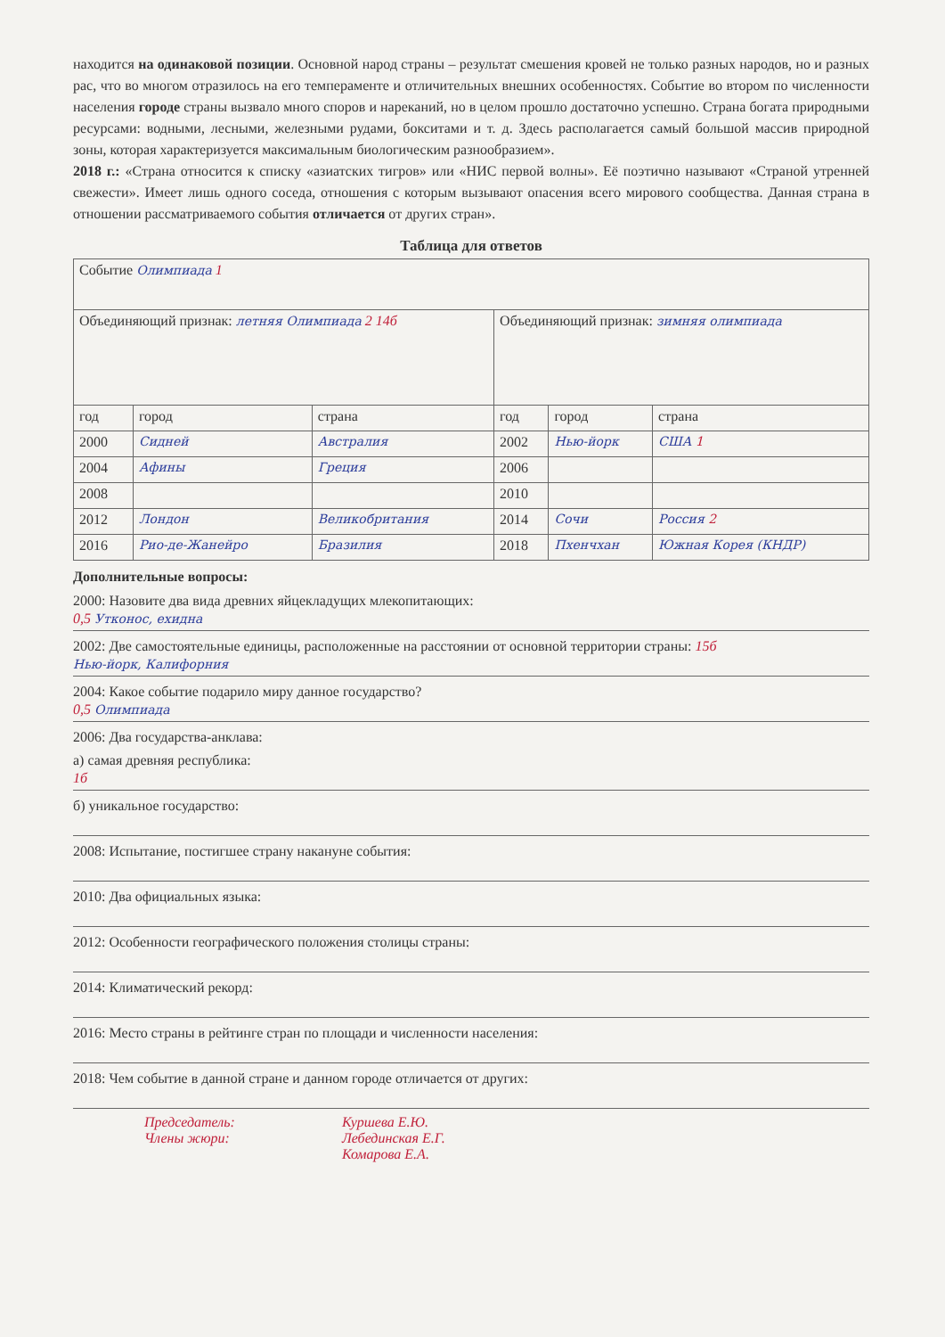находится на одинаковой позиции. Основной народ страны – результат смешения кровей не только разных народов, но и разных рас, что во многом отразилось на его темпераменте и отличительных внешних особенностях. Событие во втором по численности населения городе страны вызвало много споров и нареканий, но в целом прошло достаточно успешно. Страна богата природными ресурсами: водными, лесными, железными рудами, бокситами и т. д. Здесь располагается самый большой массив природной зоны, которая характеризуется максимальным биологическим разнообразием».
2018 г.: «Страна относится к списку «азиатских тигров» или «НИС первой волны». Её поэтично называют «Страной утренней свежести». Имеет лишь одного соседа, отношения с которым вызывают опасения всего мирового сообщества. Данная страна в отношении рассматриваемого события отличается от других стран».
Таблица для ответов
| Событие Олимпиада 1 | | | | | |
| Объединяющий признак: летняя Олимпиада 2 14б | | | Объединяющий признак: зимняя олимпиада | | |
| год | город | страна | год | город | страна |
| 2000 | Сидней | Австралия | 2002 | Нью-йорк | США 1 |
| 2004 | Афины | Греция | 2006 | | |
| 2008 | | | 2010 | | |
| 2012 | Лондон | Великобритания | 2014 | Сочи | Россия 2 |
| 2016 | Рио-де-Жанейро | Бразилия | 2018 | Пхенчхан | Южная Корея (КНДР) |
Дополнительные вопросы:
2000: Назовите два вида древних яйцекладущих млекопитающих:
0,5 Утконос, ехидна
2002: Две самостоятельные единицы, расположенные на расстоянии от основной территории страны: 15б
Нью-йорк, Калифорния
2004: Какое событие подарило миру данное государство?
0,5 Олимпиада
2006: Два государства-анклава:
а) самая древняя республика:
1б
б) уникальное государство:
2008: Испытание, постигшее страну накануне события:
2010: Два официальных языка:
2012: Особенности географического положения столицы страны:
2014: Климатический рекорд:
2016: Место страны в рейтинге стран по площади и численности населения:
2018: Чем событие в данной стране и данном городе отличается от других:
Председатель:
Члены жюри:
Куршева Е.Ю.
Лебединская Е.Г.
Комарова Е.А.